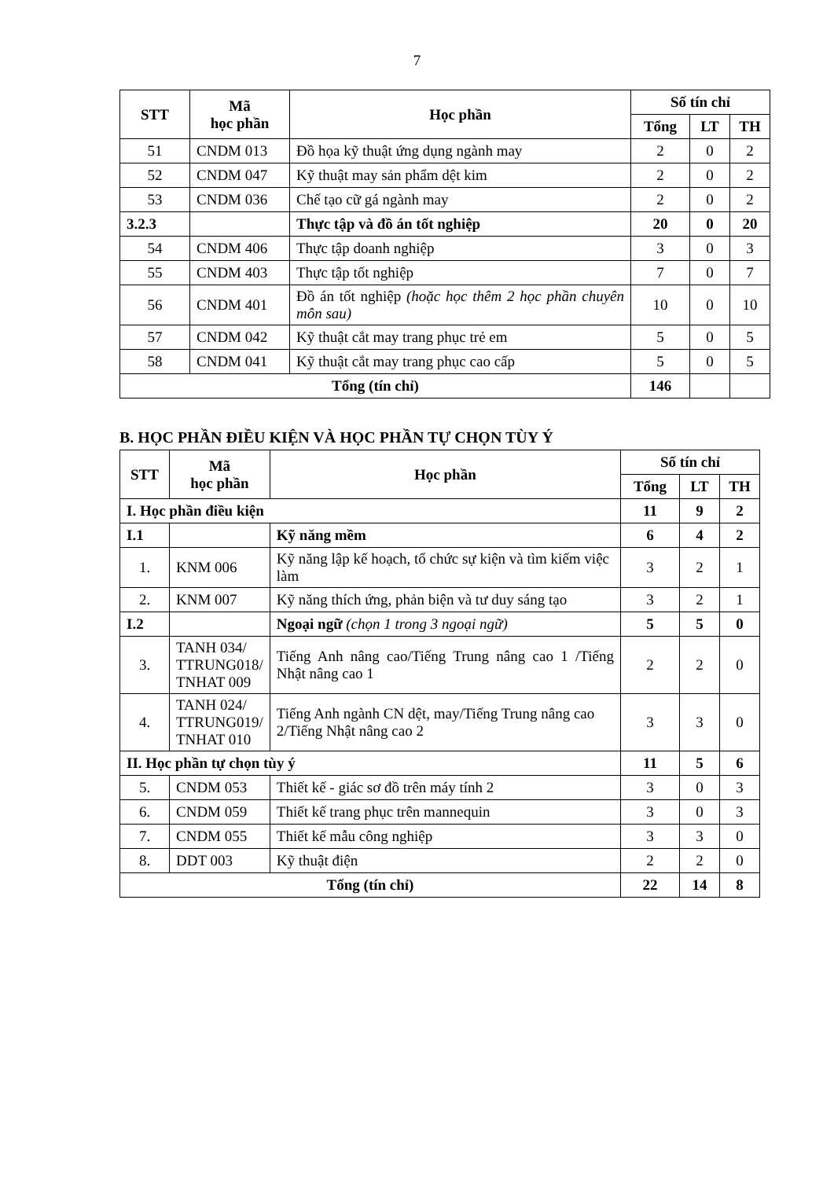7
| STT | Mã học phần | Học phần | Số tín chỉ | | |
| --- | --- | --- | --- | --- | --- |
| | | | Tổng | LT | TH |
| 51 | CNDM 013 | Đồ họa kỹ thuật ứng dụng ngành may | 2 | 0 | 2 |
| 52 | CNDM 047 | Kỹ thuật may sản phẩm dệt kim | 2 | 0 | 2 |
| 53 | CNDM 036 | Chế tạo cữ gá ngành may | 2 | 0 | 2 |
| 3.2.3 | | Thực tập và đồ án tốt nghiệp | 20 | 0 | 20 |
| 54 | CNDM 406 | Thực tập doanh nghiệp | 3 | 0 | 3 |
| 55 | CNDM 403 | Thực tập tốt nghiệp | 7 | 0 | 7 |
| 56 | CNDM 401 | Đồ án tốt nghiệp (hoặc học thêm 2 học phần chuyên môn sau) | 10 | 0 | 10 |
| 57 | CNDM 042 | Kỹ thuật cắt may trang phục trẻ em | 5 | 0 | 5 |
| 58 | CNDM 041 | Kỹ thuật cắt may trang phục cao cấp | 5 | 0 | 5 |
| Tổng (tín chỉ) | | | 146 | | |
B. HỌC PHẦN ĐIỀU KIỆN VÀ HỌC PHẦN TỰ CHỌN TÙY Ý
| STT | Mã học phần | Học phần | Số tín chỉ | | |
| --- | --- | --- | --- | --- | --- |
| | | | Tổng | LT | TH |
| I. Học phần điều kiện | | | 11 | 9 | 2 |
| I.1 | | Kỹ năng mềm | 6 | 4 | 2 |
| 1. | KNM 006 | Kỹ năng lập kế hoạch, tổ chức sự kiện và tìm kiếm việc làm | 3 | 2 | 1 |
| 2. | KNM 007 | Kỹ năng thích ứng, phản biện và tư duy sáng tạo | 3 | 2 | 1 |
| I.2 | | Ngoại ngữ (chọn 1 trong 3 ngoại ngữ) | 5 | 5 | 0 |
| 3. | TANH 034/ TTRUNG018/ TNHAT 009 | Tiếng Anh nâng cao/Tiếng Trung nâng cao 1 /Tiếng Nhật nâng cao 1 | 2 | 2 | 0 |
| 4. | TANH 024/ TTRUNG019/ TNHAT 010 | Tiếng Anh ngành CN dệt, may/Tiếng Trung nâng cao 2/Tiếng Nhật nâng cao 2 | 3 | 3 | 0 |
| II. Học phần tự chọn tùy ý | | | 11 | 5 | 6 |
| 5. | CNDM 053 | Thiết kế - giác sơ đồ trên máy tính 2 | 3 | 0 | 3 |
| 6. | CNDM 059 | Thiết kế trang phục trên mannequin | 3 | 0 | 3 |
| 7. | CNDM 055 | Thiết kế mẫu công nghiệp | 3 | 3 | 0 |
| 8. | DDT 003 | Kỹ thuật điện | 2 | 2 | 0 |
| Tổng (tín chỉ) | | | 22 | 14 | 8 |